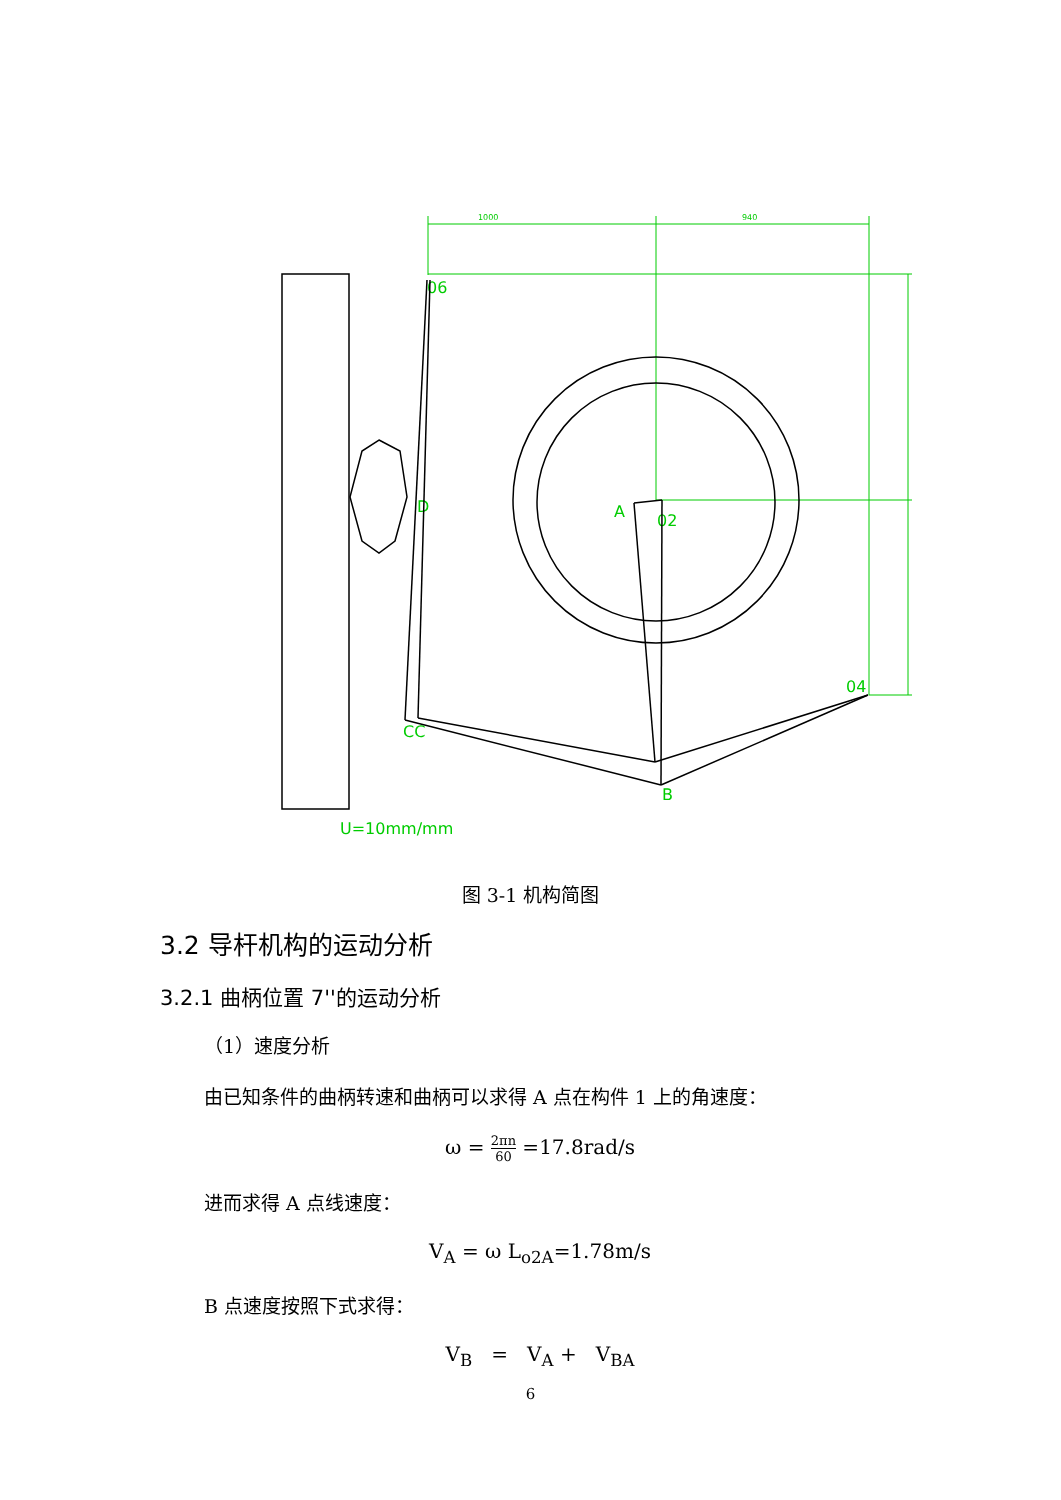1000
940
06
D
A
02
04
CC
B
U=10mm/mm
图 3-1 机构简图
3.2 导杆机构的运动分析
3.2.1 曲柄位置 7''的运动分析
（1）速度分析
由已知条件的曲柄转速和曲柄可以求得 A 点在构件 1 上的角速度：
ω = 2πn 60 =17.8rad/s
进而求得 A 点线速度：
V<sub>A</sub> = ω L<sub>o2A</sub>=1.78m/s
B 点速度按照下式求得：
V<sub>B</sub> = V<sub>A</sub> + V<sub>BA</sub>
6